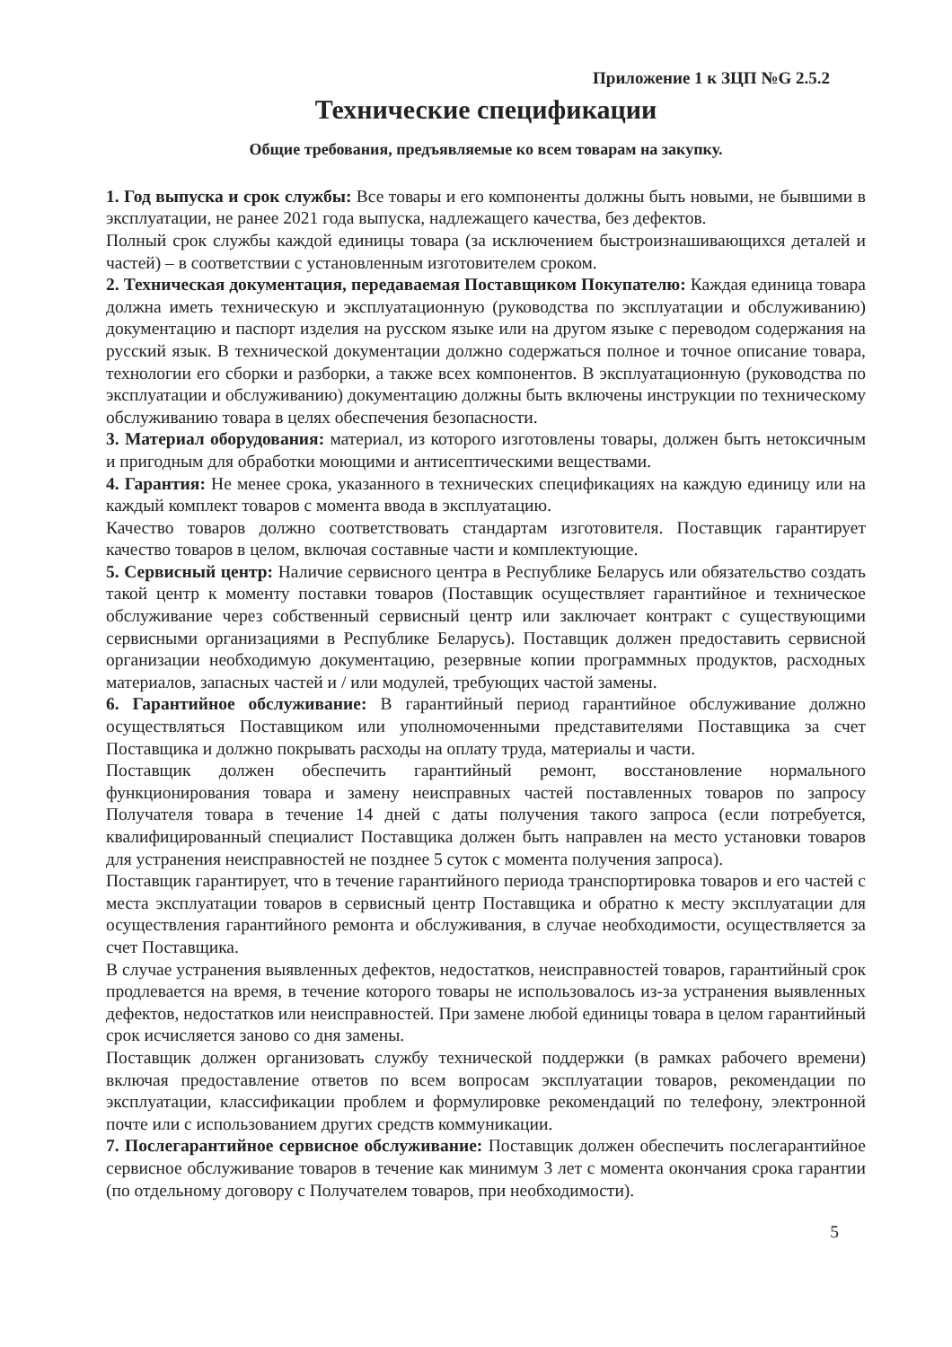Приложение 1 к ЗЦП №G 2.5.2
Технические спецификации
Общие требования, предъявляемые ко всем товарам на закупку.
1. Год выпуска и срок службы: Все товары и его компоненты должны быть новыми, не бывшими в эксплуатации, не ранее 2021 года выпуска, надлежащего качества, без дефектов.
Полный срок службы каждой единицы товара (за исключением быстроизнашивающихся деталей и частей) – в соответствии с установленным изготовителем сроком.
2. Техническая документация, передаваемая Поставщиком Покупателю: Каждая единица товара должна иметь техническую и эксплуатационную (руководства по эксплуатации и обслуживанию) документацию и паспорт изделия на русском языке или на другом языке с переводом содержания на русский язык. В технической документации должно содержаться полное и точное описание товара, технологии его сборки и разборки, а также всех компонентов. В эксплуатационную (руководства по эксплуатации и обслуживанию) документацию должны быть включены инструкции по техническому обслуживанию товара в целях обеспечения безопасности.
3. Материал оборудования: материал, из которого изготовлены товары, должен быть нетоксичным и пригодным для обработки моющими и антисептическими веществами.
4. Гарантия: Не менее срока, указанного в технических спецификациях на каждую единицу или на каждый комплект товаров с момента ввода в эксплуатацию.
Качество товаров должно соответствовать стандартам изготовителя. Поставщик гарантирует качество товаров в целом, включая составные части и комплектующие.
5. Сервисный центр: Наличие сервисного центра в Республике Беларусь или обязательство создать такой центр к моменту поставки товаров (Поставщик осуществляет гарантийное и техническое обслуживание через собственный сервисный центр или заключает контракт с существующими сервисными организациями в Республике Беларусь). Поставщик должен предоставить сервисной организации необходимую документацию, резервные копии программных продуктов, расходных материалов, запасных частей и / или модулей, требующих частой замены.
6. Гарантийное обслуживание: В гарантийный период гарантийное обслуживание должно осуществляться Поставщиком или уполномоченными представителями Поставщика за счет Поставщика и должно покрывать расходы на оплату труда, материалы и части.
Поставщик должен обеспечить гарантийный ремонт, восстановление нормального функционирования товара и замену неисправных частей поставленных товаров по запросу Получателя товара в течение 14 дней с даты получения такого запроса (если потребуется, квалифицированный специалист Поставщика должен быть направлен на место установки товаров для устранения неисправностей не позднее 5 суток с момента получения запроса).
Поставщик гарантирует, что в течение гарантийного периода транспортировка товаров и его частей с места эксплуатации товаров в сервисный центр Поставщика и обратно к месту эксплуатации для осуществления гарантийного ремонта и обслуживания, в случае необходимости, осуществляется за счет Поставщика.
В случае устранения выявленных дефектов, недостатков, неисправностей товаров, гарантийный срок продлевается на время, в течение которого товары не использовалось из-за устранения выявленных дефектов, недостатков или неисправностей. При замене любой единицы товара в целом гарантийный срок исчисляется заново со дня замены.
Поставщик должен организовать службу технической поддержки (в рамках рабочего времени) включая предоставление ответов по всем вопросам эксплуатации товаров, рекомендации по эксплуатации, классификации проблем и формулировке рекомендаций по телефону, электронной почте или с использованием других средств коммуникации.
7. Послегарантийное сервисное обслуживание: Поставщик должен обеспечить послегарантийное сервисное обслуживание товаров в течение как минимум 3 лет с момента окончания срока гарантии (по отдельному договору с Получателем товаров, при необходимости).
5